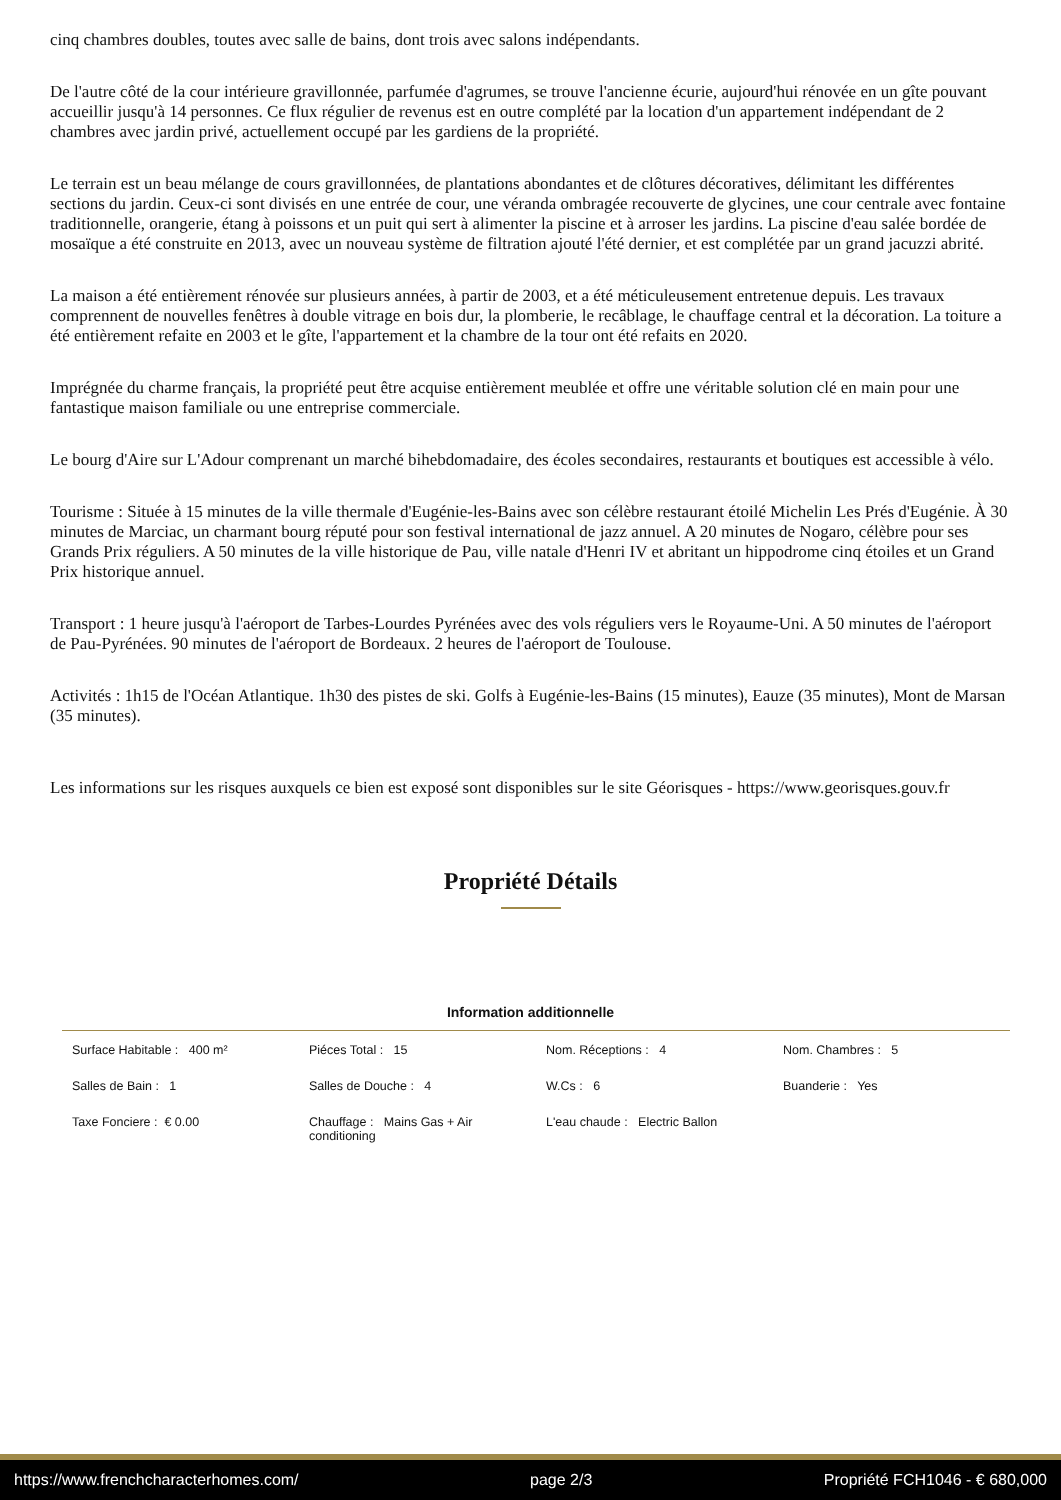cinq chambres doubles, toutes avec salle de bains, dont trois avec salons indépendants.
De l'autre côté de la cour intérieure gravillonnée, parfumée d'agrumes, se trouve l'ancienne écurie, aujourd'hui rénovée en un gîte pouvant accueillir jusqu'à 14 personnes. Ce flux régulier de revenus est en outre complété par la location d'un appartement indépendant de 2 chambres avec jardin privé, actuellement occupé par les gardiens de la propriété.
Le terrain est un beau mélange de cours gravillonnées, de plantations abondantes et de clôtures décoratives, délimitant les différentes sections du jardin. Ceux-ci sont divisés en une entrée de cour, une véranda ombragée recouverte de glycines, une cour centrale avec fontaine traditionnelle, orangerie, étang à poissons et un puit qui sert à alimenter la piscine et à arroser les jardins. La piscine d'eau salée bordée de mosaïque a été construite en 2013, avec un nouveau système de filtration ajouté l'été dernier, et est complétée par un grand jacuzzi abrité.
La maison a été entièrement rénovée sur plusieurs années, à partir de 2003, et a été méticuleusement entretenue depuis. Les travaux comprennent de nouvelles fenêtres à double vitrage en bois dur, la plomberie, le recâblage, le chauffage central et la décoration. La toiture a été entièrement refaite en 2003 et le gîte, l'appartement et la chambre de la tour ont été refaits en 2020.
Imprégnée du charme français, la propriété peut être acquise entièrement meublée et offre une véritable solution clé en main pour une fantastique maison familiale ou une entreprise commerciale.
Le bourg d'Aire sur L'Adour comprenant un marché bihebdomadaire, des écoles secondaires, restaurants et boutiques est accessible à vélo.
Tourisme : Située à 15 minutes de la ville thermale d'Eugénie-les-Bains avec son célèbre restaurant étoilé Michelin Les Prés d'Eugénie. À 30 minutes de Marciac, un charmant bourg réputé pour son festival international de jazz annuel. A 20 minutes de Nogaro, célèbre pour ses Grands Prix réguliers. A 50 minutes de la ville historique de Pau, ville natale d'Henri IV et abritant un hippodrome cinq étoiles et un Grand Prix historique annuel.
Transport : 1 heure jusqu'à l'aéroport de Tarbes-Lourdes Pyrénées avec des vols réguliers vers le Royaume-Uni. A 50 minutes de l'aéroport de Pau-Pyrénées. 90 minutes de l'aéroport de Bordeaux. 2 heures de l'aéroport de Toulouse.
Activités : 1h15 de l'Océan Atlantique. 1h30 des pistes de ski. Golfs à Eugénie-les-Bains (15 minutes), Eauze (35 minutes), Mont de Marsan (35 minutes).
Les informations sur les risques auxquels ce bien est exposé sont disponibles sur le site Géorisques - https://www.georisques.gouv.fr
Propriété Détails
Information additionnelle
| Surface Habitable : 400 m² | Piéces Total : 15 | Nom. Réceptions : 4 | Nom. Chambres : 5 |
| Salles de Bain : 1 | Salles de Douche : 4 | W.Cs : 6 | Buanderie : Yes |
| Taxe Fonciere : € 0.00 | Chauffage : Mains Gas + Air conditioning | L'eau chaude : Electric Ballon | |
https://www.frenchcharacterhomes.com/ page 2/3 Propriété FCH1046 - € 680,000